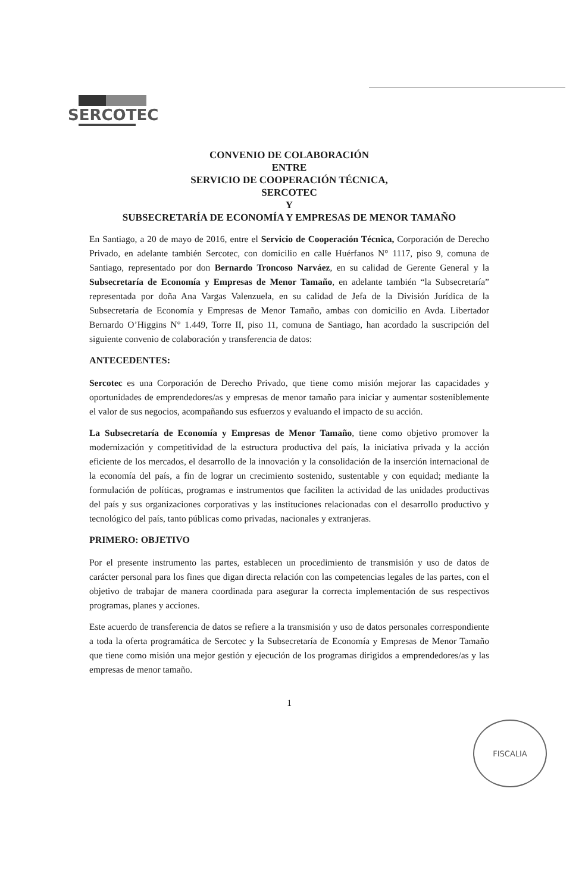SERCOTEC
CONVENIO DE COLABORACIÓN
ENTRE
SERVICIO DE COOPERACIÓN TÉCNICA,
SERCOTEC
Y
SUBSECRETARÍA DE ECONOMÍA Y EMPRESAS DE MENOR TAMAÑO
En Santiago, a 20 de mayo de 2016, entre el Servicio de Cooperación Técnica, Corporación de Derecho Privado, en adelante también Sercotec, con domicilio en calle Huérfanos N° 1117, piso 9, comuna de Santiago, representado por don Bernardo Troncoso Narváez, en su calidad de Gerente General y la Subsecretaría de Economía y Empresas de Menor Tamaño, en adelante también “la Subsecretaría” representada por doña Ana Vargas Valenzuela, en su calidad de Jefa de la División Jurídica de la Subsecretaría de Economía y Empresas de Menor Tamaño, ambas con domicilio en Avda. Libertador Bernardo O’Higgins N° 1.449, Torre II, piso 11, comuna de Santiago, han acordado la suscripción del siguiente convenio de colaboración y transferencia de datos:
ANTECEDENTES:
Sercotec es una Corporación de Derecho Privado, que tiene como misión mejorar las capacidades y oportunidades de emprendedores/as y empresas de menor tamaño para iniciar y aumentar sosteniblemente el valor de sus negocios, acompañando sus esfuerzos y evaluando el impacto de su acción.
La Subsecretaría de Economía y Empresas de Menor Tamaño, tiene como objetivo promover la modernización y competitividad de la estructura productiva del país, la iniciativa privada y la acción eficiente de los mercados, el desarrollo de la innovación y la consolidación de la inserción internacional de la economía del país, a fin de lograr un crecimiento sostenido, sustentable y con equidad; mediante la formulación de políticas, programas e instrumentos que faciliten la actividad de las unidades productivas del país y sus organizaciones corporativas y las instituciones relacionadas con el desarrollo productivo y tecnológico del país, tanto públicas como privadas, nacionales y extranjeras.
PRIMERO: OBJETIVO
Por el presente instrumento las partes, establecen un procedimiento de transmisión y uso de datos de carácter personal para los fines que digan directa relación con las competencias legales de las partes, con el objetivo de trabajar de manera coordinada para asegurar la correcta implementación de sus respectivos programas, planes y acciones.
Este acuerdo de transferencia de datos se refiere a la transmisión y uso de datos personales correspondiente a toda la oferta programática de Sercotec y la Subsecretaría de Economía y Empresas de Menor Tamaño que tiene como misión una mejor gestión y ejecución de los programas dirigidos a emprendedores/as y las empresas de menor tamaño.
1
FISCALIA